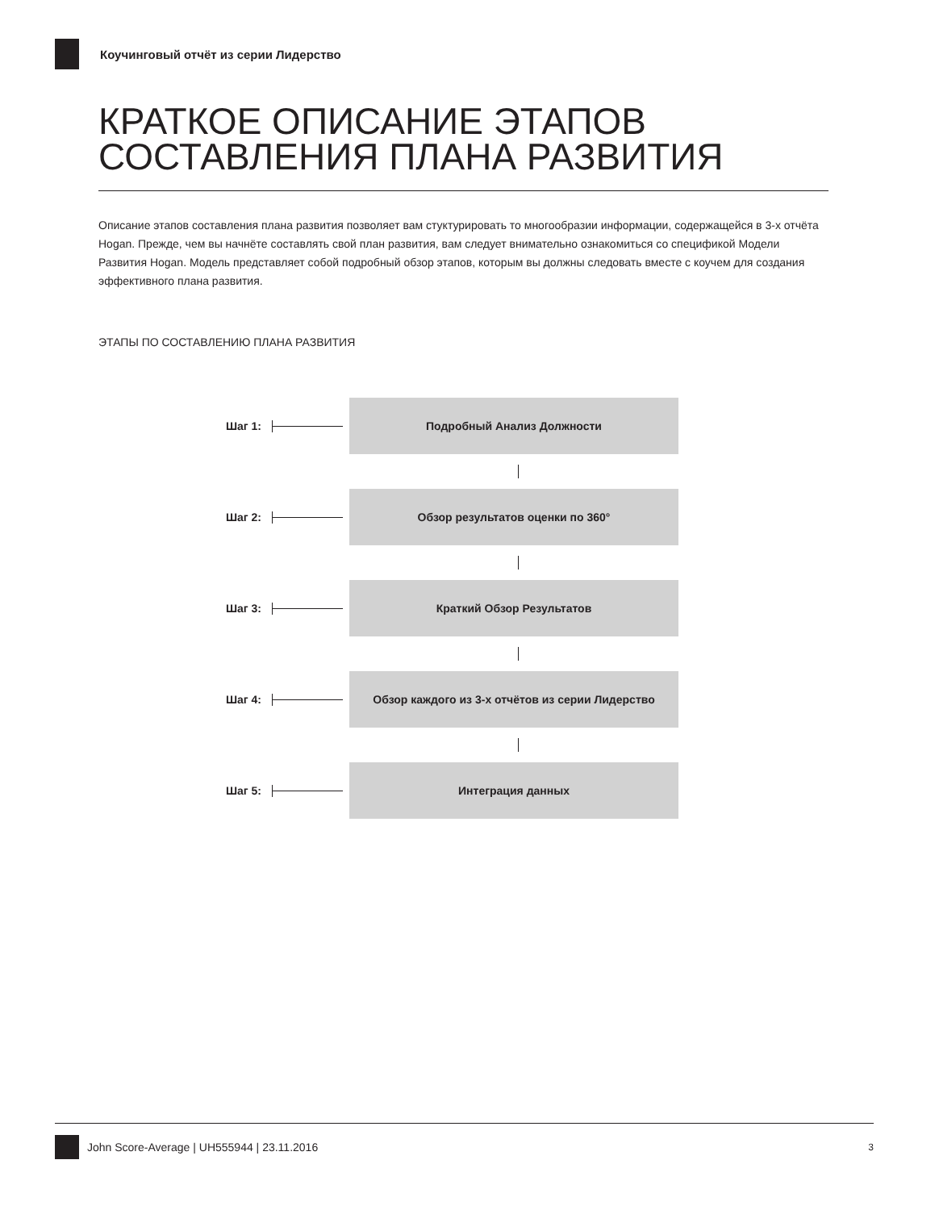Коучинговый отчёт из серии Лидерство
КРАТКОЕ ОПИСАНИЕ ЭТАПОВ СОСТАВЛЕНИЯ ПЛАНА РАЗВИТИЯ
Описание этапов составления плана развития позволяет вам стуктурировать то многообразии информации, содержащейся в 3-х отчёта Hogan. Прежде, чем вы начнёте составлять свой план развития, вам следует внимательно ознакомиться со спецификой Модели Развития Hogan. Модель представляет собой подробный обзор этапов, которым вы должны следовать вместе с коучем для создания эффективного плана развития.
ЭТАПЫ ПО СОСТАВЛЕНИЮ ПЛАНА РАЗВИТИЯ
Шаг 1:
Подробный Анализ Должности
Шаг 2:
Обзор результатов оценки по 360°
Шаг 3:
Краткий Обзор Результатов
Шаг 4:
Обзор каждого из 3-х отчётов из серии Лидерство
Шаг 5:
Интеграция данных
John Score-Average | UH555944 | 23.11.2016 3